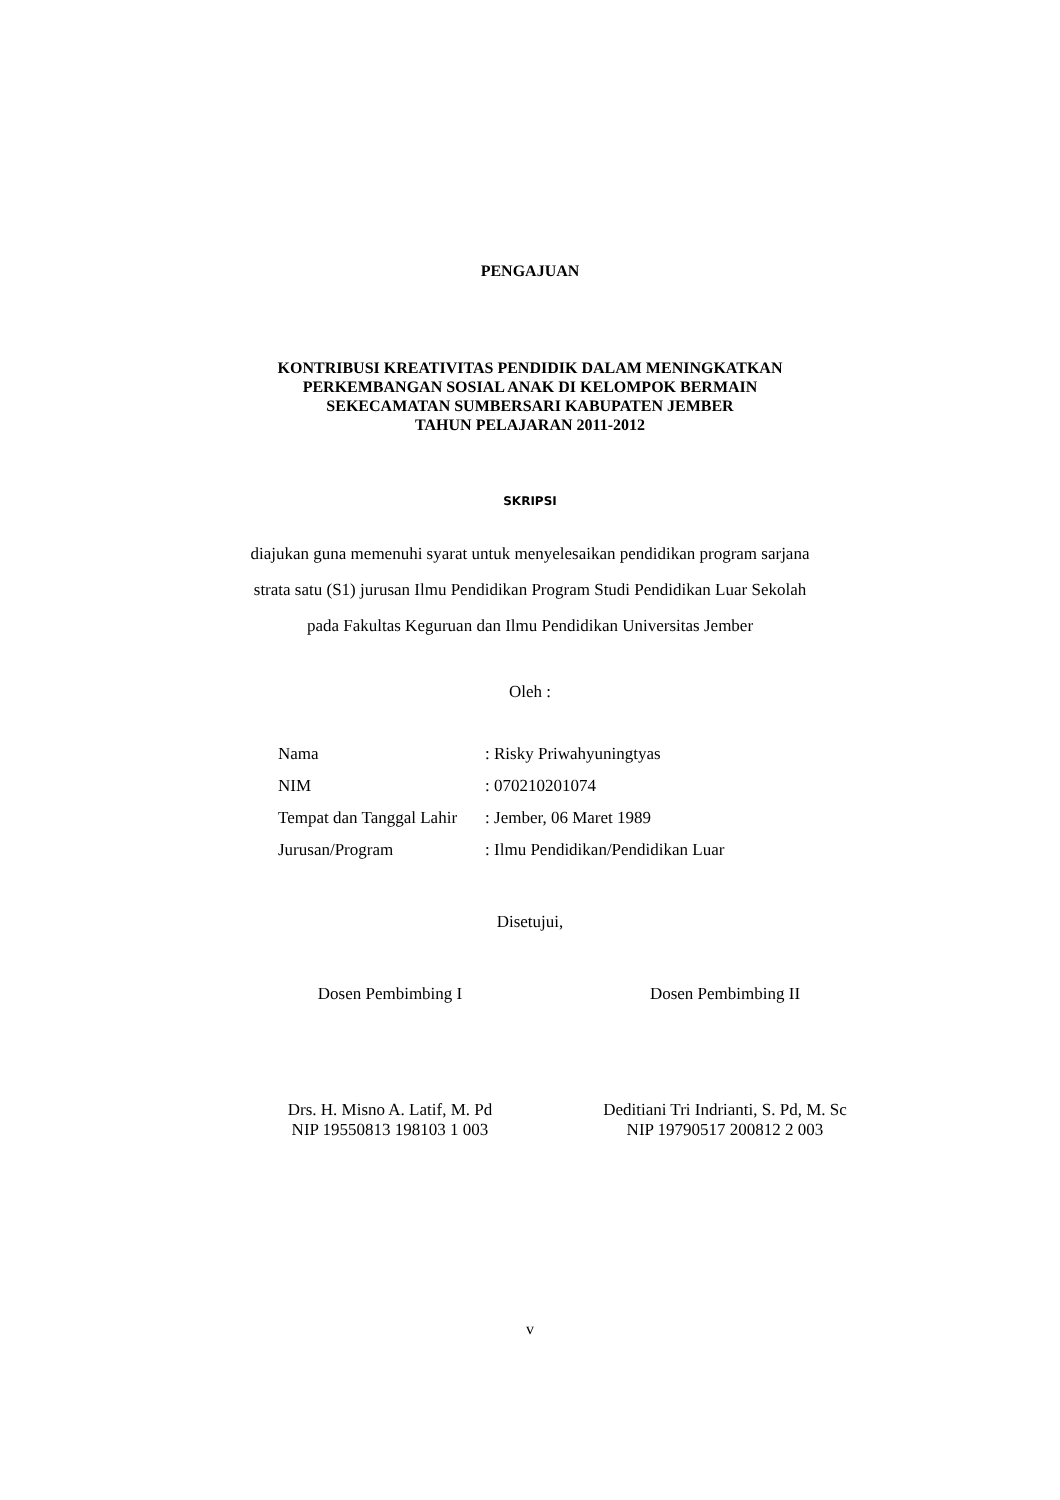PENGAJUAN
KONTRIBUSI KREATIVITAS PENDIDIK DALAM MENINGKATKAN
PERKEMBANGAN SOSIAL ANAK DI KELOMPOK BERMAIN
SEKECAMATAN SUMBERSARI KABUPATEN JEMBER
TAHUN PELAJARAN 2011-2012
SKRIPSI
diajukan guna memenuhi syarat untuk menyelesaikan pendidikan program sarjana
strata satu (S1) jurusan Ilmu Pendidikan Program Studi Pendidikan Luar Sekolah
pada Fakultas Keguruan dan Ilmu Pendidikan Universitas Jember
Oleh :
| Nama | : Risky Priwahyuningtyas |
| NIM | : 070210201074 |
| Tempat dan Tanggal Lahir | : Jember, 06 Maret 1989 |
| Jurusan/Program | : Ilmu Pendidikan/Pendidikan Luar |
Disetujui,
Dosen Pembimbing I Dosen Pembimbing II
Drs. H. Misno A. Latif, M. Pd
NIP 19550813 198103 1 003
Deditiani Tri Indrianti, S. Pd, M. Sc
NIP 19790517 200812 2 003
v